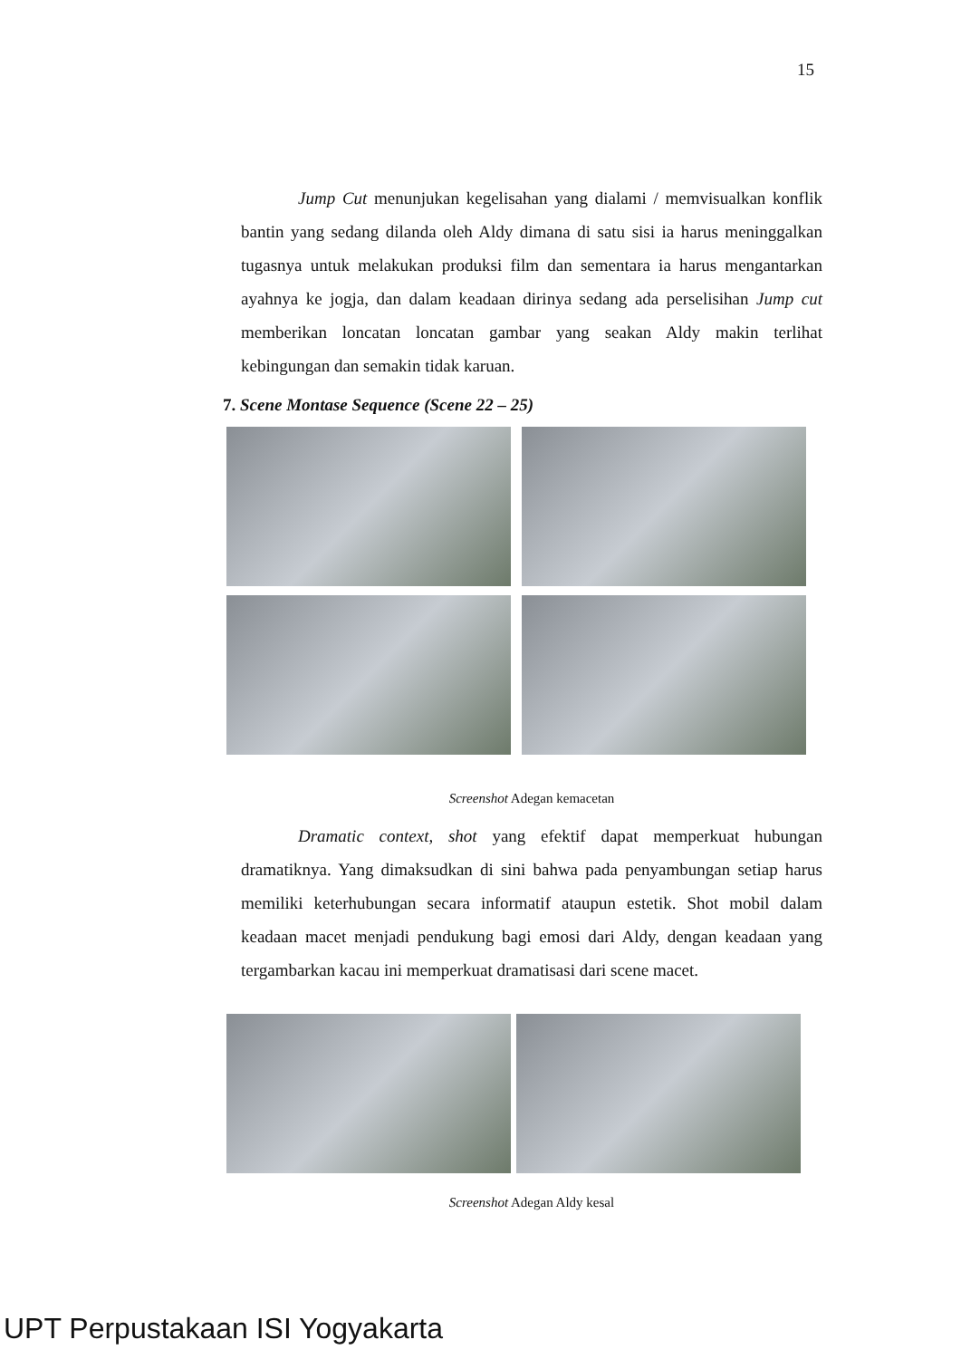15
Jump Cut menunjukan kegelisahan yang dialami / memvisualkan konflik bantin yang sedang dilanda oleh Aldy dimana di satu sisi ia harus meninggalkan tugasnya untuk melakukan produksi film dan sementara ia harus mengantarkan ayahnya ke jogja, dan dalam keadaan dirinya sedang ada perselisihan Jump cut memberikan loncatan loncatan gambar yang seakan Aldy makin terlihat kebingungan dan semakin tidak karuan.
7. Scene Montase Sequence (Scene 22 – 25)
Screenshot Adegan kemacetan
Dramatic context, shot yang efektif dapat memperkuat hubungan dramatiknya. Yang dimaksudkan di sini bahwa pada penyambungan setiap harus memiliki keterhubungan secara informatif ataupun estetik. Shot mobil dalam keadaan macet menjadi pendukung bagi emosi dari Aldy, dengan keadaan yang tergambarkan kacau ini memperkuat dramatisasi dari scene macet.
Screenshot Adegan Aldy kesal
UPT Perpustakaan ISI Yogyakarta